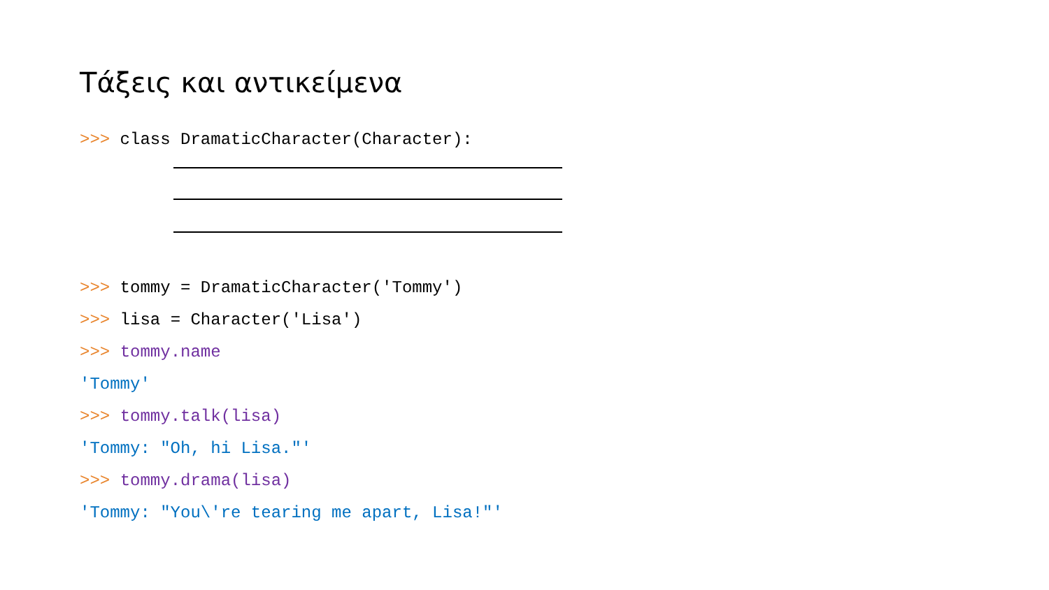Τάξεις και αντικείμενα
>>> class DramaticCharacter(Character):
>>> tommy = DramaticCharacter('Tommy')
>>> lisa = Character('Lisa')
>>> tommy.name
'Tommy'
>>> tommy.talk(lisa)
'Tommy: "Oh, hi Lisa."'
>>> tommy.drama(lisa)
'Tommy: "You\'re tearing me apart, Lisa!"'